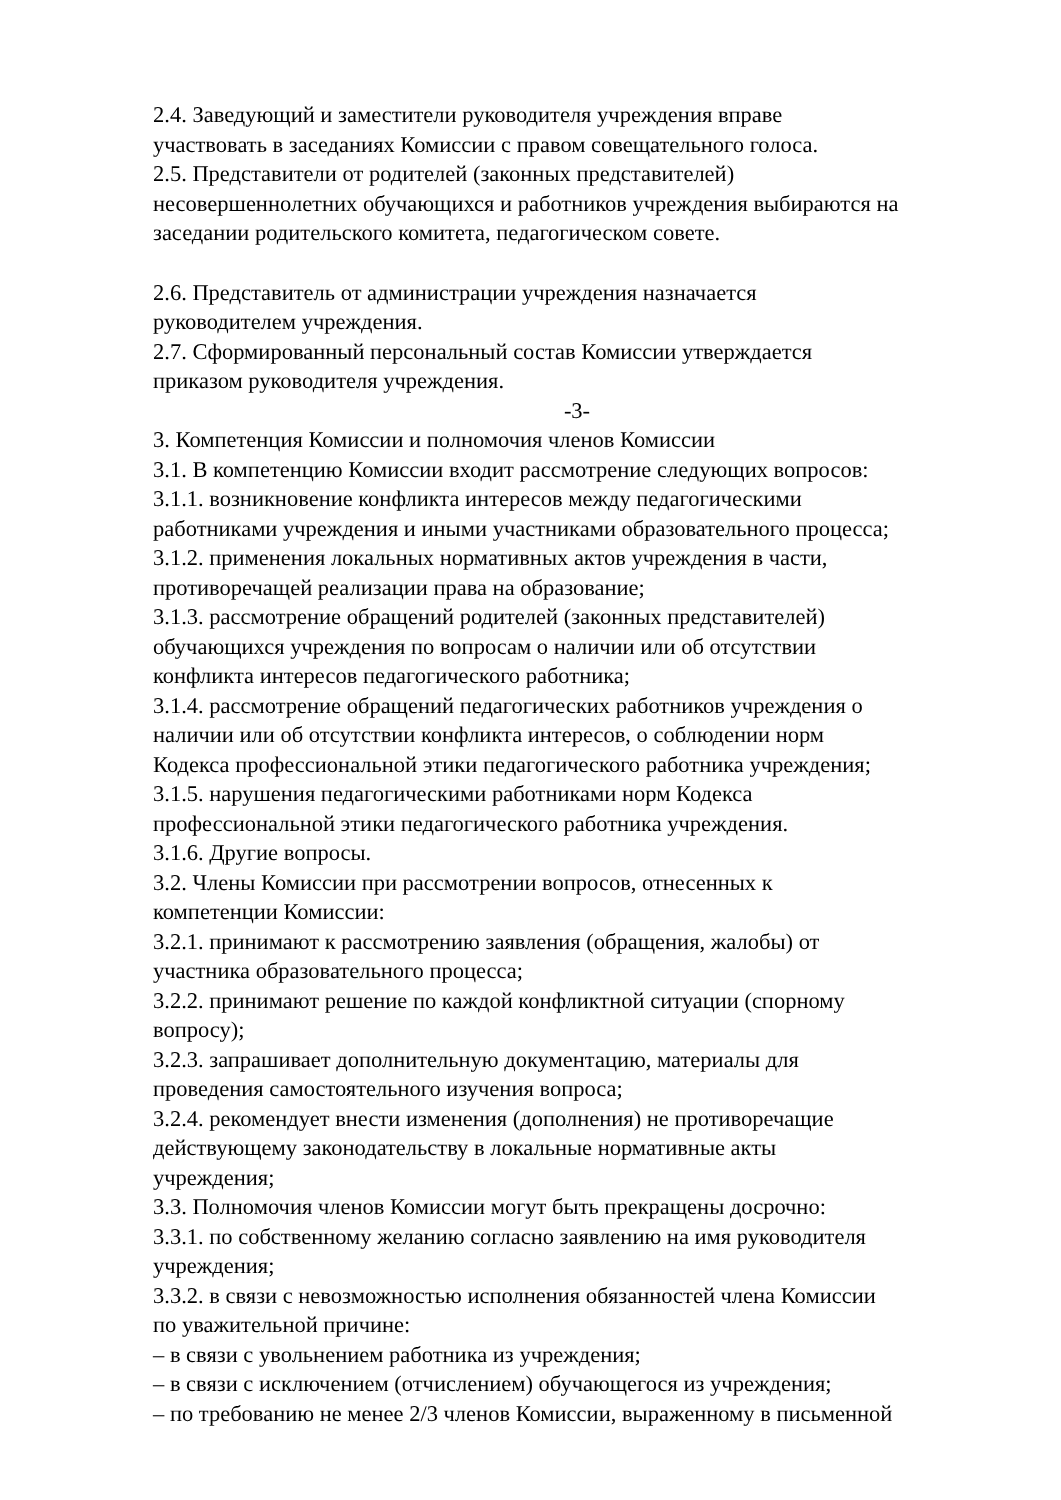2.4. Заведующий и заместители руководителя учреждения вправе
участвовать в заседаниях Комиссии с правом совещательного голоса.
2.5. Представители от родителей (законных представителей)
несовершеннолетних обучающихся и работников учреждения выбираются на
заседании родительского комитета, педагогическом совете.
2.6. Представитель от администрации учреждения назначается
руководителем учреждения.
2.7. Сформированный персональный состав Комиссии утверждается
приказом руководителя учреждения.
-3-
3. Компетенция Комиссии и полномочия членов Комиссии
3.1. В компетенцию Комиссии входит рассмотрение следующих вопросов:
3.1.1. возникновение конфликта интересов между педагогическими
работниками учреждения и иными участниками образовательного процесса;
3.1.2. применения локальных нормативных актов учреждения в части,
противоречащей реализации права на образование;
3.1.3. рассмотрение обращений родителей (законных представителей)
обучающихся учреждения по вопросам о наличии или об отсутствии
конфликта интересов педагогического работника;
3.1.4. рассмотрение обращений педагогических работников учреждения о
наличии или об отсутствии конфликта интересов, о соблюдении норм
Кодекса профессиональной этики педагогического работника учреждения;
3.1.5. нарушения педагогическими работниками норм Кодекса
профессиональной этики педагогического работника учреждения.
3.1.6. Другие вопросы.
3.2. Члены Комиссии при рассмотрении вопросов, отнесенных к
компетенции Комиссии:
3.2.1. принимают к рассмотрению заявления (обращения, жалобы) от
участника образовательного процесса;
3.2.2. принимают решение по каждой конфликтной ситуации (спорному
вопросу);
3.2.3. запрашивает дополнительную документацию, материалы для
проведения самостоятельного изучения вопроса;
3.2.4. рекомендует внести изменения (дополнения) не противоречащие
действующему законодательству в локальные нормативные акты
учреждения;
3.3. Полномочия членов Комиссии могут быть прекращены досрочно:
3.3.1. по собственному желанию согласно заявлению на имя руководителя
учреждения;
3.3.2. в связи с невозможностью исполнения обязанностей члена Комиссии
по уважительной причине:
– в связи с увольнением работника из учреждения;
– в связи с исключением (отчислением) обучающегося из учреждения;
– по требованию не менее 2/3 членов Комиссии, выраженному в письменной